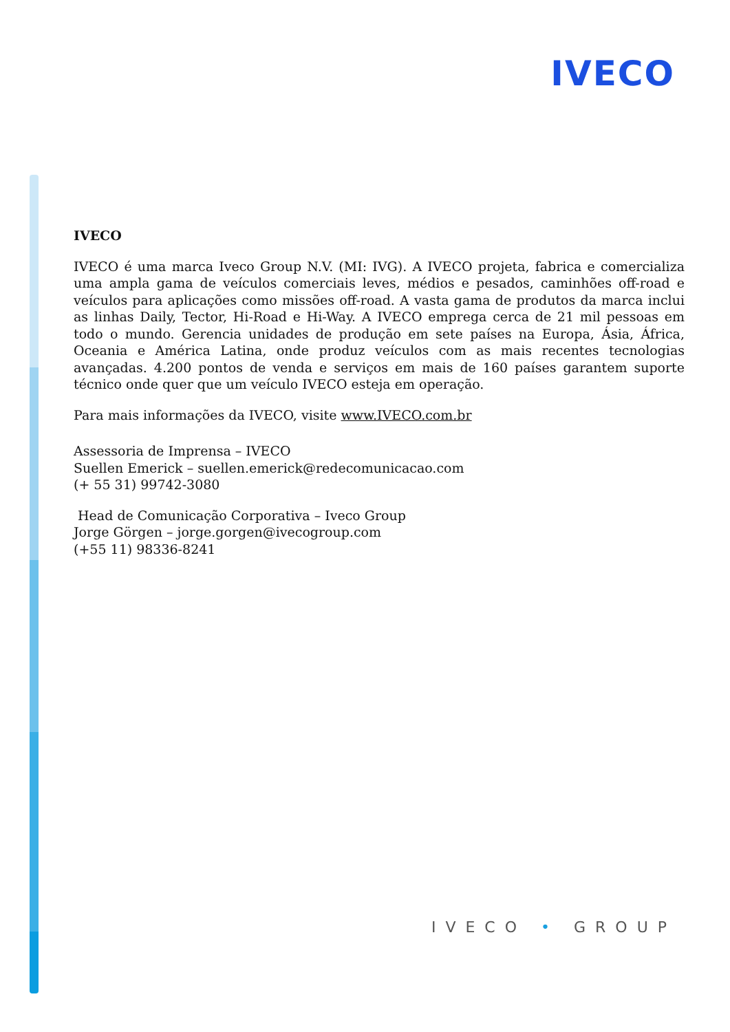IVECO
IVECO
IVECO é uma marca Iveco Group N.V. (MI: IVG). A IVECO projeta, fabrica e comercializa uma ampla gama de veículos comerciais leves, médios e pesados, caminhões off-road e veículos para aplicações como missões off-road. A vasta gama de produtos da marca inclui as linhas Daily, Tector, Hi-Road e Hi-Way. A IVECO emprega cerca de 21 mil pessoas em todo o mundo. Gerencia unidades de produção em sete países na Europa, Ásia, África, Oceania e América Latina, onde produz veículos com as mais recentes tecnologias avançadas. 4.200 pontos de venda e serviços em mais de 160 países garantem suporte técnico onde quer que um veículo IVECO esteja em operação.
Para mais informações da IVECO, visite www.IVECO.com.br
Assessoria de Imprensa – IVECO
Suellen Emerick – suellen.emerick@redecomunicacao.com
(+ 55 31) 99742-3080
Head de Comunicação Corporativa – Iveco Group
Jorge Görgen – jorge.gorgen@ivecogroup.com
(+55 11) 98336-8241
IVECO • GROUP